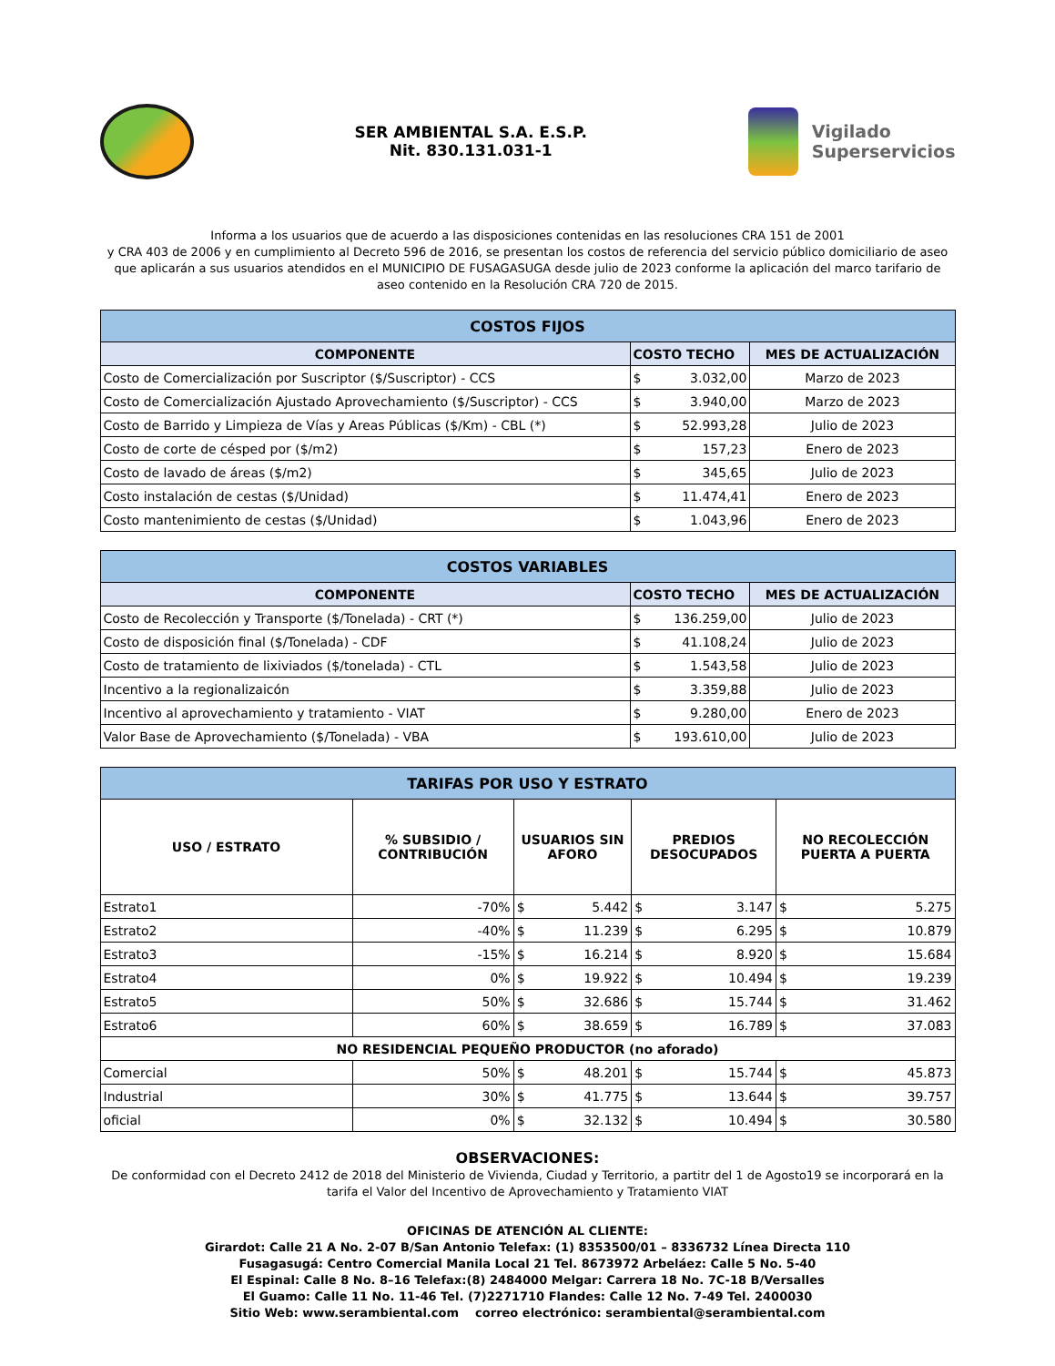SER AMBIENTAL S.A. E.S.P.
Nit. 830.131.031-1
Vigilado
Superservicios
Informa a los usuarios que de acuerdo a las disposiciones contenidas en las resoluciones CRA 151 de 2001
y CRA 403 de 2006 y en cumplimiento al Decreto 596 de 2016, se presentan los costos de referencia del servicio público domiciliario de aseo que aplicarán a sus usuarios atendidos en el MUNICIPIO DE FUSAGASUGA desde julio de 2023 conforme la aplicación del marco tarifario de aseo contenido en la Resolución CRA 720 de 2015.
| COSTOS FIJOS | | | |
| COMPONENTE | COSTO TECHO | | MES DE ACTUALIZACIÓN |
| Costo de Comercialización por Suscriptor ($/Suscriptor) - CCS | $ | 3.032,00 | Marzo de 2023 |
| Costo de Comercialización Ajustado Aprovechamiento ($/Suscriptor) - CCS | $ | 3.940,00 | Marzo de 2023 |
| Costo de Barrido y Limpieza de Vías y Areas Públicas ($/Km) - CBL (*) | $ | 52.993,28 | Julio de 2023 |
| Costo de corte de césped por ($/m2) | $ | 157,23 | Enero de 2023 |
| Costo de lavado de áreas ($/m2) | $ | 345,65 | Julio de 2023 |
| Costo instalación de cestas ($/Unidad) | $ | 11.474,41 | Enero de 2023 |
| Costo mantenimiento de cestas ($/Unidad) | $ | 1.043,96 | Enero de 2023 |
| COSTOS VARIABLES | | | |
| COMPONENTE | COSTO TECHO | | MES DE ACTUALIZACIÓN |
| Costo de Recolección y Transporte ($/Tonelada) - CRT (*) | $ | 136.259,00 | Julio de 2023 |
| Costo de disposición final ($/Tonelada) - CDF | $ | 41.108,24 | Julio de 2023 |
| Costo de tratamiento de lixiviados ($/tonelada) - CTL | $ | 1.543,58 | Julio de 2023 |
| Incentivo a la regionalizaicón | $ | 3.359,88 | Julio de 2023 |
| Incentivo al aprovechamiento y tratamiento - VIAT | $ | 9.280,00 | Enero de 2023 |
| Valor Base de Aprovechamiento ($/Tonelada) - VBA | $ | 193.610,00 | Julio de 2023 |
| TARIFAS POR USO Y ESTRATO | | | | | | | |
| USO / ESTRATO | % SUBSIDIO / CONTRIBUCIÓN | USUARIOS SIN AFORO | | PREDIOS DESOCUPADOS | | NO RECOLECCIÓN PUERTA A PUERTA | |
| Estrato1 | -70% | $ | 5.442 | $ | 3.147 | $ | 5.275 |
| Estrato2 | -40% | $ | 11.239 | $ | 6.295 | $ | 10.879 |
| Estrato3 | -15% | $ | 16.214 | $ | 8.920 | $ | 15.684 |
| Estrato4 | 0% | $ | 19.922 | $ | 10.494 | $ | 19.239 |
| Estrato5 | 50% | $ | 32.686 | $ | 15.744 | $ | 31.462 |
| Estrato6 | 60% | $ | 38.659 | $ | 16.789 | $ | 37.083 |
| NO RESIDENCIAL PEQUEÑO PRODUCTOR (no aforado) | | | | | | | |
| Comercial | 50% | $ | 48.201 | $ | 15.744 | $ | 45.873 |
| Industrial | 30% | $ | 41.775 | $ | 13.644 | $ | 39.757 |
| oficial | 0% | $ | 32.132 | $ | 10.494 | $ | 30.580 |
OBSERVACIONES:
De conformidad con el Decreto 2412 de 2018 del Ministerio de Vivienda, Ciudad y Territorio, a partitr del 1 de Agosto19 se incorporará en la tarifa el Valor del Incentivo de Aprovechamiento y Tratamiento VIAT
OFICINAS DE ATENCIÓN AL CLIENTE:
Girardot: Calle 21 A No. 2-07 B/San Antonio Telefax: (1) 8353500/01 – 8336732 Línea Directa 110
Fusagasugá: Centro Comercial Manila Local 21 Tel. 8673972 Arbeláez: Calle 5 No. 5-40
El Espinal: Calle 8 No. 8–16 Telefax:(8) 2484000 Melgar: Carrera 18 No. 7C-18 B/Versalles
El Guamo: Calle 11 No. 11-46 Tel. (7)2271710 Flandes: Calle 12 No. 7-49 Tel. 2400030
Sitio Web: www.serambiental.com correo electrónico: serambiental@serambiental.com